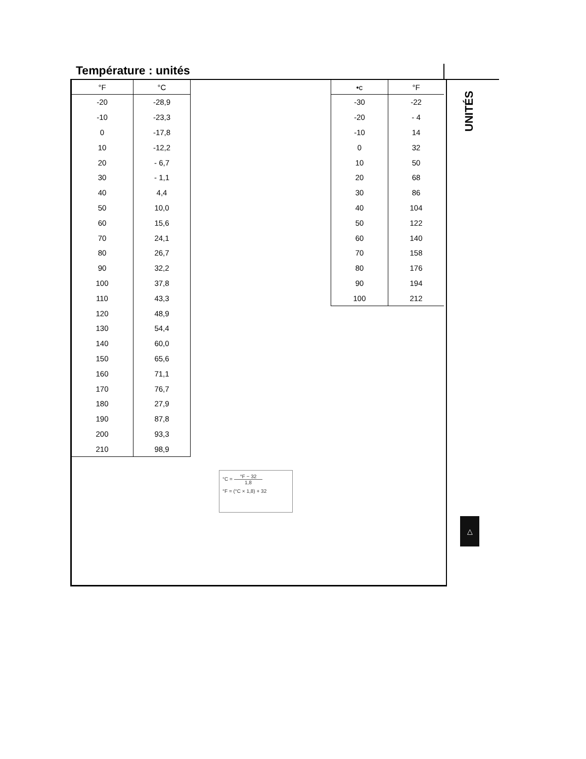Température : unités
| °F | °C |
| --- | --- |
| -20 | -28,9 |
| -10 | -23,3 |
| 0 | -17,8 |
| 10 | -12,2 |
| 20 | - 6,7 |
| 30 | - 1,1 |
| 40 | 4,4 |
| 50 | 10,0 |
| 60 | 15,6 |
| 70 | 24,1 |
| 80 | 26,7 |
| 90 | 32,2 |
| 100 | 37,8 |
| 110 | 43,3 |
| 120 | 48,9 |
| 130 | 54,4 |
| 140 | 60,0 |
| 150 | 65,6 |
| 160 | 71,1 |
| 170 | 76,7 |
| 180 | 27,9 |
| 190 | 87,8 |
| 200 | 93,3 |
| 210 | 98,9 |
| •c | °F |
| --- | --- |
| -30 | -22 |
| -20 | - 4 |
| -10 | 14 |
| 0 | 32 |
| 10 | 50 |
| 20 | 68 |
| 30 | 86 |
| 40 | 104 |
| 50 | 122 |
| 60 | 140 |
| 70 | 158 |
| 80 | 176 |
| 90 | 194 |
| 100 | 212 |
UNITÉS
°C = °F − 32 1,8
°F = (°C × 1,8) + 32
△